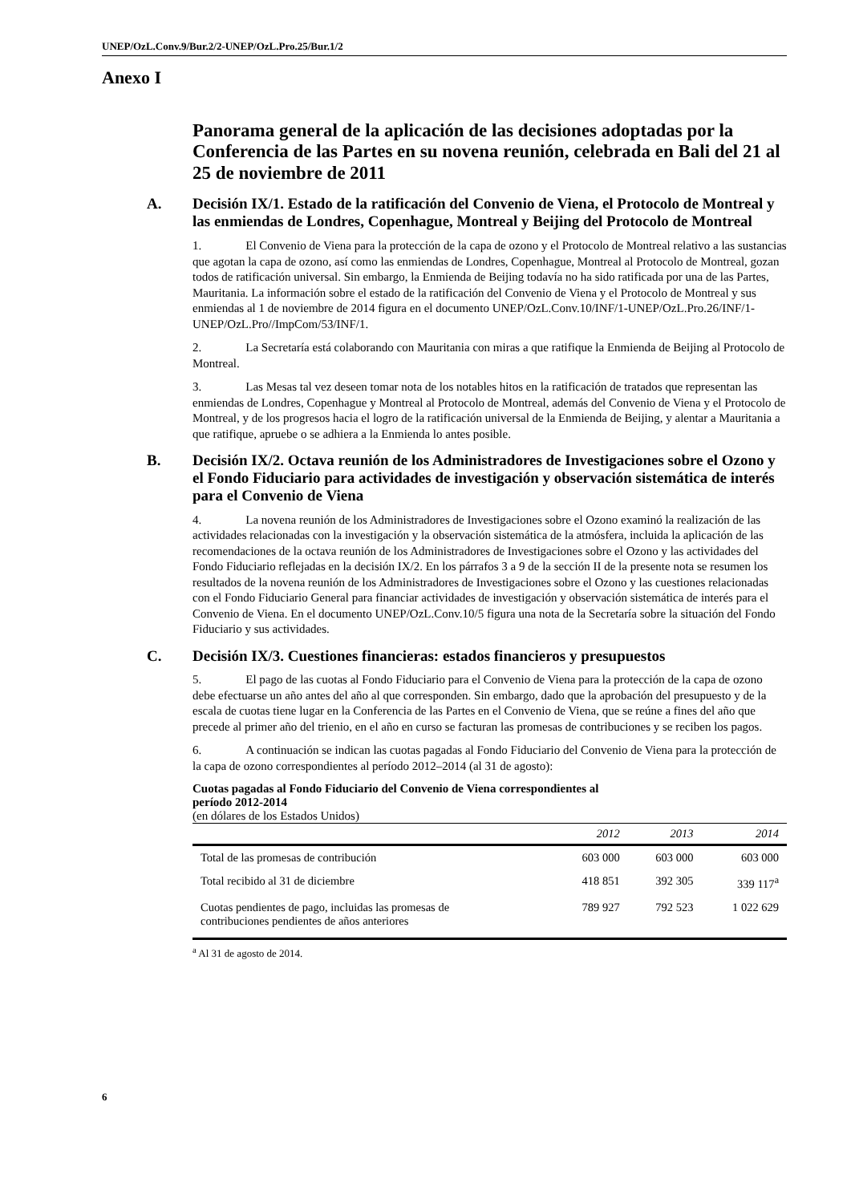UNEP/OzL.Conv.9/Bur.2/2-UNEP/OzL.Pro.25/Bur.1/2
Anexo I
Panorama general de la aplicación de las decisiones adoptadas por la Conferencia de las Partes en su novena reunión, celebrada en Bali del 21 al 25 de noviembre de 2011
A. Decisión IX/1. Estado de la ratificación del Convenio de Viena, el Protocolo de Montreal y las enmiendas de Londres, Copenhague, Montreal y Beijing del Protocolo de Montreal
1. El Convenio de Viena para la protección de la capa de ozono y el Protocolo de Montreal relativo a las sustancias que agotan la capa de ozono, así como las enmiendas de Londres, Copenhague, Montreal al Protocolo de Montreal, gozan todos de ratificación universal. Sin embargo, la Enmienda de Beijing todavía no ha sido ratificada por una de las Partes, Mauritania. La información sobre el estado de la ratificación del Convenio de Viena y el Protocolo de Montreal y sus enmiendas al 1 de noviembre de 2014 figura en el documento UNEP/OzL.Conv.10/INF/1-UNEP/OzL.Pro.26/INF/1-UNEP/OzL.Pro//ImpCom/53/INF/1.
2. La Secretaría está colaborando con Mauritania con miras a que ratifique la Enmienda de Beijing al Protocolo de Montreal.
3. Las Mesas tal vez deseen tomar nota de los notables hitos en la ratificación de tratados que representan las enmiendas de Londres, Copenhague y Montreal al Protocolo de Montreal, además del Convenio de Viena y el Protocolo de Montreal, y de los progresos hacia el logro de la ratificación universal de la Enmienda de Beijing, y alentar a Mauritania a que ratifique, apruebe o se adhiera a la Enmienda lo antes posible.
B. Decisión IX/2. Octava reunión de los Administradores de Investigaciones sobre el Ozono y el Fondo Fiduciario para actividades de investigación y observación sistemática de interés para el Convenio de Viena
4. La novena reunión de los Administradores de Investigaciones sobre el Ozono examinó la realización de las actividades relacionadas con la investigación y la observación sistemática de la atmósfera, incluida la aplicación de las recomendaciones de la octava reunión de los Administradores de Investigaciones sobre el Ozono y las actividades del Fondo Fiduciario reflejadas en la decisión IX/2. En los párrafos 3 a 9 de la sección II de la presente nota se resumen los resultados de la novena reunión de los Administradores de Investigaciones sobre el Ozono y las cuestiones relacionadas con el Fondo Fiduciario General para financiar actividades de investigación y observación sistemática de interés para el Convenio de Viena. En el documento UNEP/OzL.Conv.10/5 figura una nota de la Secretaría sobre la situación del Fondo Fiduciario y sus actividades.
C. Decisión IX/3. Cuestiones financieras: estados financieros y presupuestos
5. El pago de las cuotas al Fondo Fiduciario para el Convenio de Viena para la protección de la capa de ozono debe efectuarse un año antes del año al que corresponden. Sin embargo, dado que la aprobación del presupuesto y de la escala de cuotas tiene lugar en la Conferencia de las Partes en el Convenio de Viena, que se reúne a fines del año que precede al primer año del trienio, en el año en curso se facturan las promesas de contribuciones y se reciben los pagos.
6. A continuación se indican las cuotas pagadas al Fondo Fiduciario del Convenio de Viena para la protección de la capa de ozono correspondientes al período 2012–2014 (al 31 de agosto):
Cuotas pagadas al Fondo Fiduciario del Convenio de Viena correspondientes al
período 2012-2014
(en dólares de los Estados Unidos)
| | 2012 | 2013 | 2014 |
| --- | --- | --- | --- |
| Total de las promesas de contribución | 603 000 | 603 000 | 603 000 |
| Total recibido al 31 de diciembre | 418 851 | 392 305 | 339 117<sup>a</sup> |
| Cuotas pendientes de pago, incluidas las promesas de contribuciones pendientes de años anteriores | 789 927 | 792 523 | 1 022 629 |
<sup>a</sup> Al 31 de agosto de 2014.
6